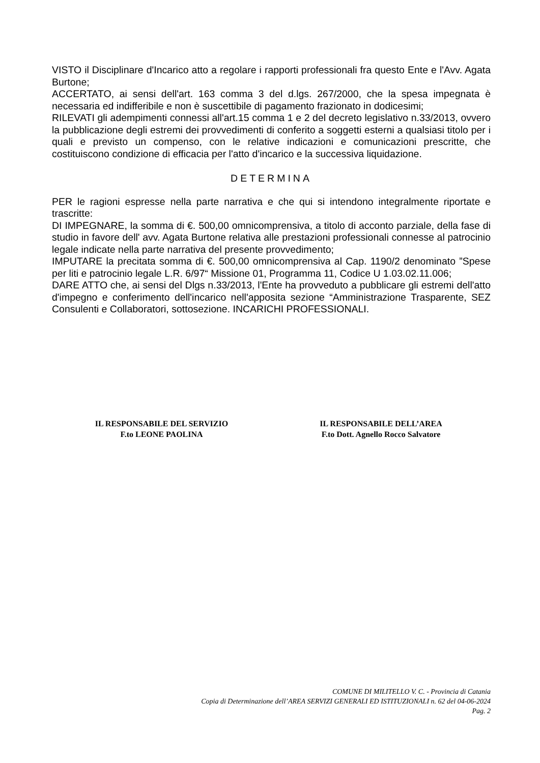VISTO il Disciplinare d'Incarico atto a regolare i rapporti professionali fra questo Ente e l'Avv. Agata Burtone;
ACCERTATO, ai sensi dell'art. 163 comma 3 del d.lgs. 267/2000, che la spesa impegnata è necessaria ed indifferibile e non è suscettibile di pagamento frazionato in dodicesimi;
RILEVATI gli adempimenti connessi all'art.15 comma 1 e 2 del decreto legislativo n.33/2013, ovvero la pubblicazione degli estremi dei provvedimenti di conferito a soggetti esterni a qualsiasi titolo per i quali e previsto un compenso, con le relative indicazioni e comunicazioni prescritte, che costituiscono condizione di efficacia per l'atto d'incarico e la successiva liquidazione.
DETERMINA
PER le ragioni espresse nella parte narrativa e che qui si intendono integralmente riportate e trascritte:
DI IMPEGNARE, la somma di €. 500,00 omnicomprensiva, a titolo di acconto parziale, della fase di studio in favore dell' avv. Agata Burtone relativa alle prestazioni professionali connesse al patrocinio legale indicate nella parte narrativa del presente provvedimento;
IMPUTARE la precitata somma di €. 500,00 omnicomprensiva al Cap. 1190/2 denominato ”Spese per liti e patrocinio legale L.R. 6/97“ Missione 01, Programma 11, Codice U 1.03.02.11.006;
DARE ATTO che, ai sensi del Dlgs n.33/2013, l'Ente ha provveduto a pubblicare gli estremi dell'atto d'impegno e conferimento dell'incarico nell'apposita sezione “Amministrazione Trasparente, SEZ Consulenti e Collaboratori, sottosezione. INCARICHI PROFESSIONALI.
IL RESPONSABILE DEL SERVIZIO
F.to LEONE PAOLINA
IL RESPONSABILE DELL’AREA
F.to Dott. Agnello Rocco Salvatore
COMUNE DI MILITELLO V. C. - Provincia di Catania
Copia di Determinazione dell’AREA SERVIZI GENERALI ED ISTITUZIONALI n. 62 del 04-06-2024
Pag. 2